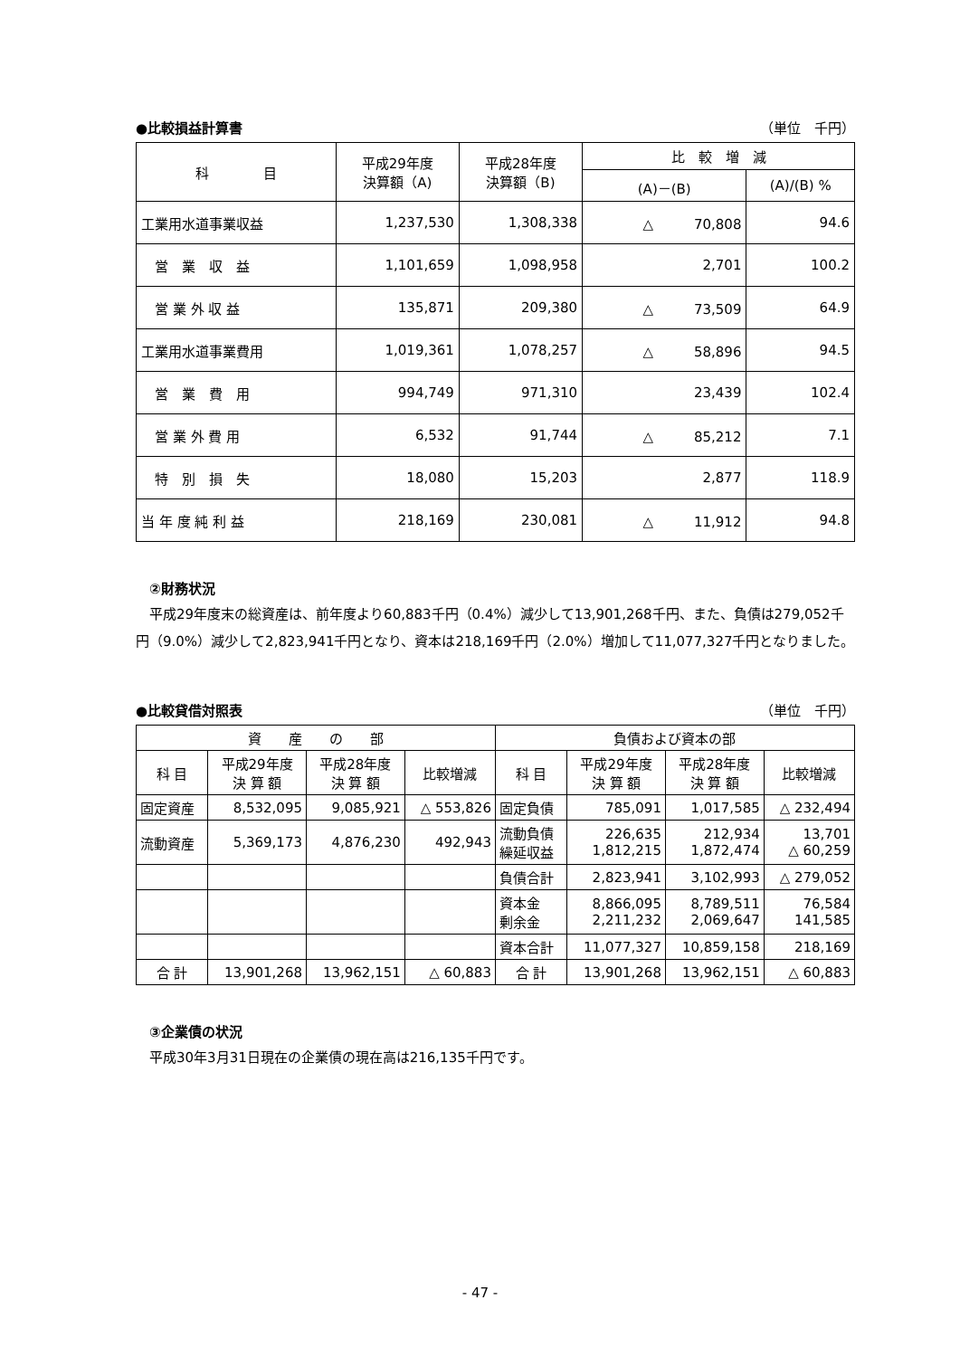●比較損益計算書 （単位　千円）
| 科 目 | 平成29年度 決算額（A) | 平成28年度 決算額（B) | 比 較 増 減 | |
| --- | --- | --- | --- | --- |
| | | | (A)－(B) | (A)/(B) % |
| 工業用水道事業収益 | 1,237,530 | 1,308,338 | △ 70,808 | 94.6 |
| 営 業 収 益 | 1,101,659 | 1,098,958 | 2,701 | 100.2 |
| 営 業 外 収 益 | 135,871 | 209,380 | △ 73,509 | 64.9 |
| 工業用水道事業費用 | 1,019,361 | 1,078,257 | △ 58,896 | 94.5 |
| 営 業 費 用 | 994,749 | 971,310 | 23,439 | 102.4 |
| 営 業 外 費 用 | 6,532 | 91,744 | △ 85,212 | 7.1 |
| 特 別 損 失 | 18,080 | 15,203 | 2,877 | 118.9 |
| 当 年 度 純 利 益 | 218,169 | 230,081 | △ 11,912 | 94.8 |
②財務状況
　平成29年度末の総資産は、前年度より60,883千円（0.4%）減少して13,901,268千円、また、負債は279,052千円（9.0%）減少して2,823,941千円となり、資本は218,169千円（2.0%）増加して11,077,327千円となりました。
●比較貸借対照表 （単位　千円）
| 資 産 の 部 | | | | 負債および資本の部 | | | |
| --- | --- | --- | --- | --- | --- | --- | --- |
| 科 目 | 平成29年度 決 算 額 | 平成28年度 決 算 額 | 比較増減 | 科 目 | 平成29年度 決 算 額 | 平成28年度 決 算 額 | 比較増減 |
| 固定資産 | 8,532,095 | 9,085,921 | △ 553,826 | 固定負債 | 785,091 | 1,017,585 | △ 232,494 |
| 流動資産 | 5,369,173 | 4,876,230 | 492,943 | 流動負債 繰延収益 | 226,635 1,812,215 | 212,934 1,872,474 | 13,701 △ 60,259 |
| | | | | 負債合計 | 2,823,941 | 3,102,993 | △ 279,052 |
| | | | | 資本金 剰余金 | 8,866,095 2,211,232 | 8,789,511 2,069,647 | 76,584 141,585 |
| | | | | 資本合計 | 11,077,327 | 10,859,158 | 218,169 |
| 合 計 | 13,901,268 | 13,962,151 | △ 60,883 | 合 計 | 13,901,268 | 13,962,151 | △ 60,883 |
③企業債の状況
　平成30年3月31日現在の企業債の現在高は216,135千円です。
- 47 -